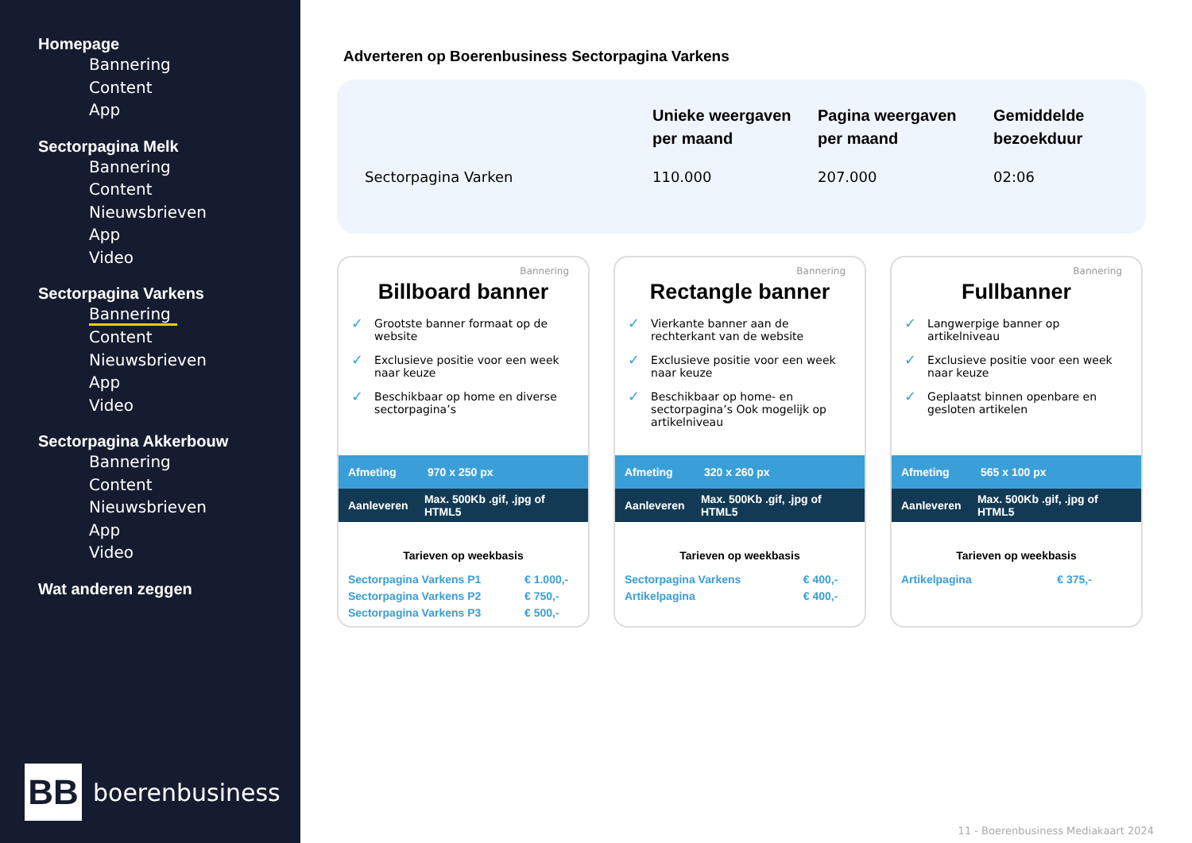Homepage
Bannering
Content
App
Sectorpagina Melk
Bannering
Content
Nieuwsbrieven
App
Video
Sectorpagina Varkens
Bannering
Content
Nieuwsbrieven
App
Video
Sectorpagina Akkerbouw
Bannering
Content
Nieuwsbrieven
App
Video
Wat anderen zeggen
BB
boerenbusiness
Adverteren op Boerenbusiness Sectorpagina Varkens
| | Unieke weergaven per maand | Pagina weergaven per maand | Gemiddelde bezoekduur |
| --- | --- | --- | --- |
| Sectorpagina Varken | 110.000 | 207.000 | 02:06 |
Bannering
Billboard banner
✓ Grootste banner formaat op de website
✓ Exclusieve positie voor een week naar keuze
✓ Beschikbaar op home en diverse sectorpagina’s
Afmeting 970 x 250 px
Aanleveren Max. 500Kb .gif, .jpg of HTML5
Tarieven op weekbasis
| Sectorpagina Varkens P1 | € 1.000,- |
| Sectorpagina Varkens P2 | € 750,- |
| Sectorpagina Varkens P3 | € 500,- |
Bannering
Rectangle banner
✓ Vierkante banner aan de rechterkant van de website
✓ Exclusieve positie voor een week naar keuze
✓ Beschikbaar op home- en sectorpagina’s Ook mogelijk op artikelniveau
Afmeting 320 x 260 px
Aanleveren Max. 500Kb .gif, .jpg of HTML5
Tarieven op weekbasis
| Sectorpagina Varkens | € 400,- |
| Artikelpagina | € 400,- |
Bannering
Fullbanner
✓ Langwerpige banner op artikelniveau
✓ Exclusieve positie voor een week naar keuze
✓ Geplaatst binnen openbare en gesloten artikelen
Afmeting 565 x 100 px
Aanleveren Max. 500Kb .gif, .jpg of HTML5
Tarieven op weekbasis
| Artikelpagina | € 375,- |
11 - Boerenbusiness Mediakaart 2024